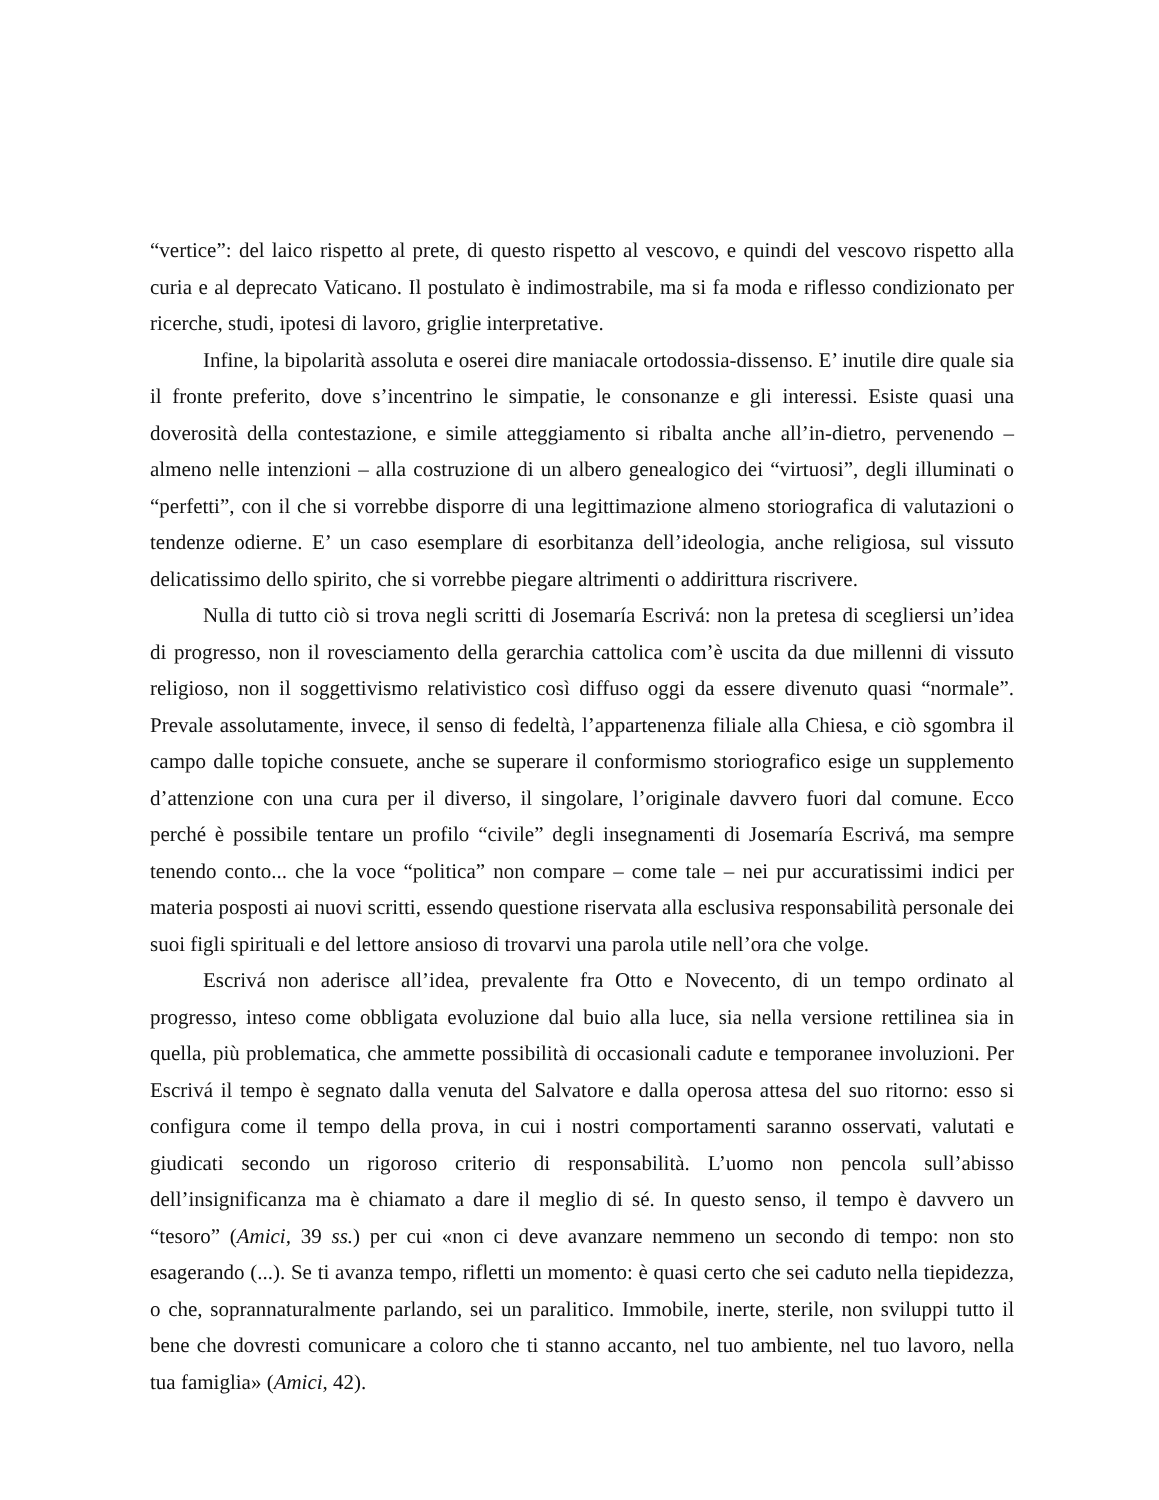“vertice”: del laico rispetto al prete, di questo rispetto al vescovo, e quindi del vescovo rispetto alla curia e al deprecato Vaticano. Il postulato è indimostrabile, ma si fa moda e riflesso condizionato per ricerche, studi, ipotesi di lavoro, griglie interpretative.
Infine, la bipolarità assoluta e oserei dire maniacale ortodossia-dissenso. E’ inutile dire quale sia il fronte preferito, dove s’incentrino le simpatie, le consonanze e gli interessi. Esiste quasi una doverosità della contestazione, e simile atteggiamento si ribalta anche all’in-dietro, pervenendo – almeno nelle intenzioni – alla costruzione di un albero genealogico dei “virtuosi”, degli illuminati o “perfetti”, con il che si vorrebbe disporre di una legittimazione almeno storiografica di valutazioni o tendenze odierne. E’ un caso esemplare di esorbitanza dell’ideologia, anche religiosa, sul vissuto delicatissimo dello spirito, che si vorrebbe piegare altrimenti o addirittura riscrivere.
Nulla di tutto ciò si trova negli scritti di Josemaría Escrivá: non la pretesa di scegliersi un’idea di progresso, non il rovesciamento della gerarchia cattolica com’è uscita da due millenni di vissuto religioso, non il soggettivismo relativistico così diffuso oggi da essere divenuto quasi “normale”. Prevale assolutamente, invece, il senso di fedeltà, l’appartenenza filiale alla Chiesa, e ciò sgombra il campo dalle topiche consuete, anche se superare il conformismo storiografico esige un supplemento d’attenzione con una cura per il diverso, il singolare, l’originale davvero fuori dal comune. Ecco perché è possibile tentare un profilo “civile” degli insegnamenti di Josemaría Escrivá, ma sempre tenendo conto... che la voce “politica” non compare – come tale – nei pur accuratissimi indici per materia posposti ai nuovi scritti, essendo questione riservata alla esclusiva responsabilità personale dei suoi figli spirituali e del lettore ansioso di trovarvi una parola utile nell’ora che volge.
Escrivá non aderisce all’idea, prevalente fra Otto e Novecento, di un tempo ordinato al progresso, inteso come obbligata evoluzione dal buio alla luce, sia nella versione rettilinea sia in quella, più problematica, che ammette possibilità di occasionali cadute e temporanee involuzioni. Per Escrivá il tempo è segnato dalla venuta del Salvatore e dalla operosa attesa del suo ritorno: esso si configura come il tempo della prova, in cui i nostri comportamenti saranno osservati, valutati e giudicati secondo un rigoroso criterio di responsabilità. L’uomo non pencola sull’abisso dell’insignificanza ma è chiamato a dare il meglio di sé. In questo senso, il tempo è davvero un “tesoro” (Amici, 39 ss.) per cui «non ci deve avanzare nemmeno un secondo di tempo: non sto esagerando (...). Se ti avanza tempo, rifletti un momento: è quasi certo che sei caduto nella tiepidezza, o che, soprannaturalmente parlando, sei un paralitico. Immobile, inerte, sterile, non sviluppi tutto il bene che dovresti comunicare a coloro che ti stanno accanto, nel tuo ambiente, nel tuo lavoro, nella tua famiglia» (Amici, 42).